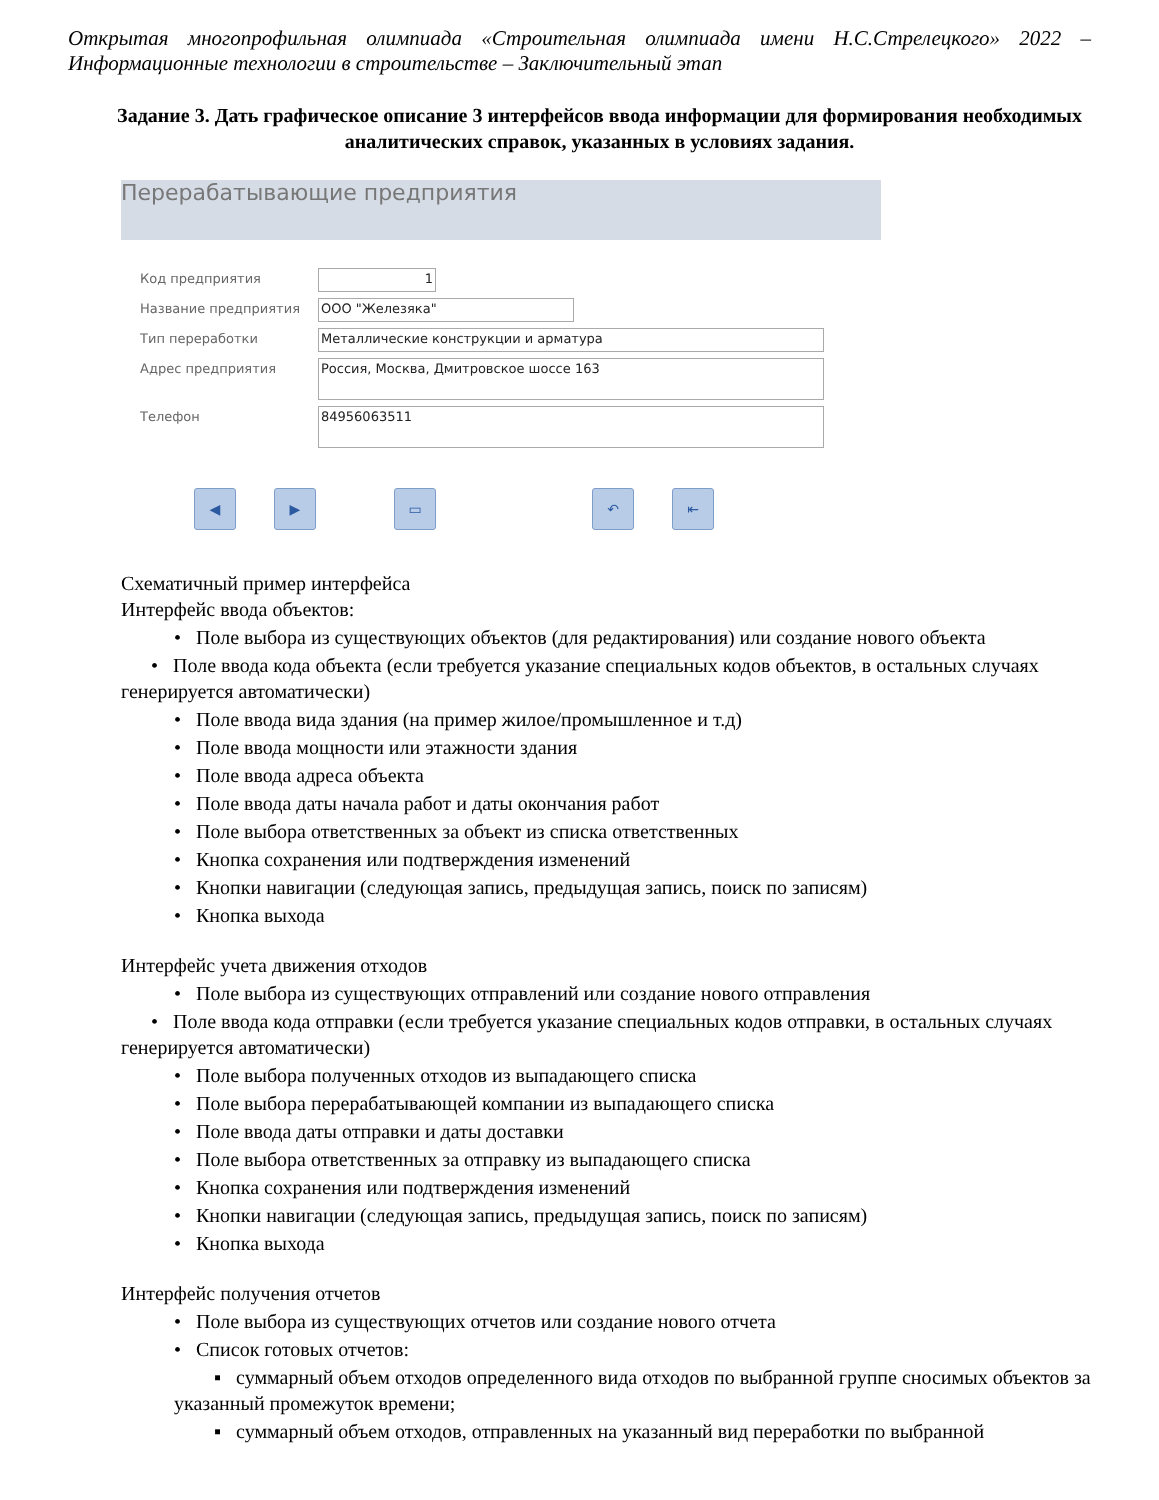Открытая многопрофильная олимпиада «Строительная олимпиада имени Н.С.Стрелецкого» 2022 – Информационные технологии в строительстве – Заключительный этап
Задание 3. Дать графическое описание 3 интерфейсов ввода информации для формирования необходимых аналитических справок, указанных в условиях задания.
Перерабатывающие предприятия
Код предприятия
1
Название предприятия
ООО "Железяка"
Тип переработки
Металлические конструкции и арматура
Адрес предприятия
Россия, Москва, Дмитровское шоссе 163
Телефон
84956063511
◀ ▶ ▭ ↶ ⇤
Схематичный пример интерфейса
Интерфейс ввода объектов:
• Поле выбора из существующих объектов (для редактирования) или создание нового объекта
• Поле ввода кода объекта (если требуется указание специальных кодов объектов, в остальных случаях генерируется автоматически)
• Поле ввода вида здания (на пример жилое/промышленное и т.д)
• Поле ввода мощности или этажности здания
• Поле ввода адреса объекта
• Поле ввода даты начала работ и даты окончания работ
• Поле выбора ответственных за объект из списка ответственных
• Кнопка сохранения или подтверждения изменений
• Кнопки навигации (следующая запись, предыдущая запись, поиск по записям)
• Кнопка выхода
Интерфейс учета движения отходов
• Поле выбора из существующих отправлений или создание нового отправления
• Поле ввода кода отправки (если требуется указание специальных кодов отправки, в остальных случаях генерируется автоматически)
• Поле выбора полученных отходов из выпадающего списка
• Поле выбора перерабатывающей компании из выпадающего списка
• Поле ввода даты отправки и даты доставки
• Поле выбора ответственных за отправку из выпадающего списка
• Кнопка сохранения или подтверждения изменений
• Кнопки навигации (следующая запись, предыдущая запись, поиск по записям)
• Кнопка выхода
Интерфейс получения отчетов
• Поле выбора из существующих отчетов или создание нового отчета
• Список готовых отчетов:
▪ суммарный объем отходов определенного вида отходов по выбранной группе сносимых объектов за указанный промежуток времени;
▪ суммарный объем отходов, отправленных на указанный вид переработки по выбранной